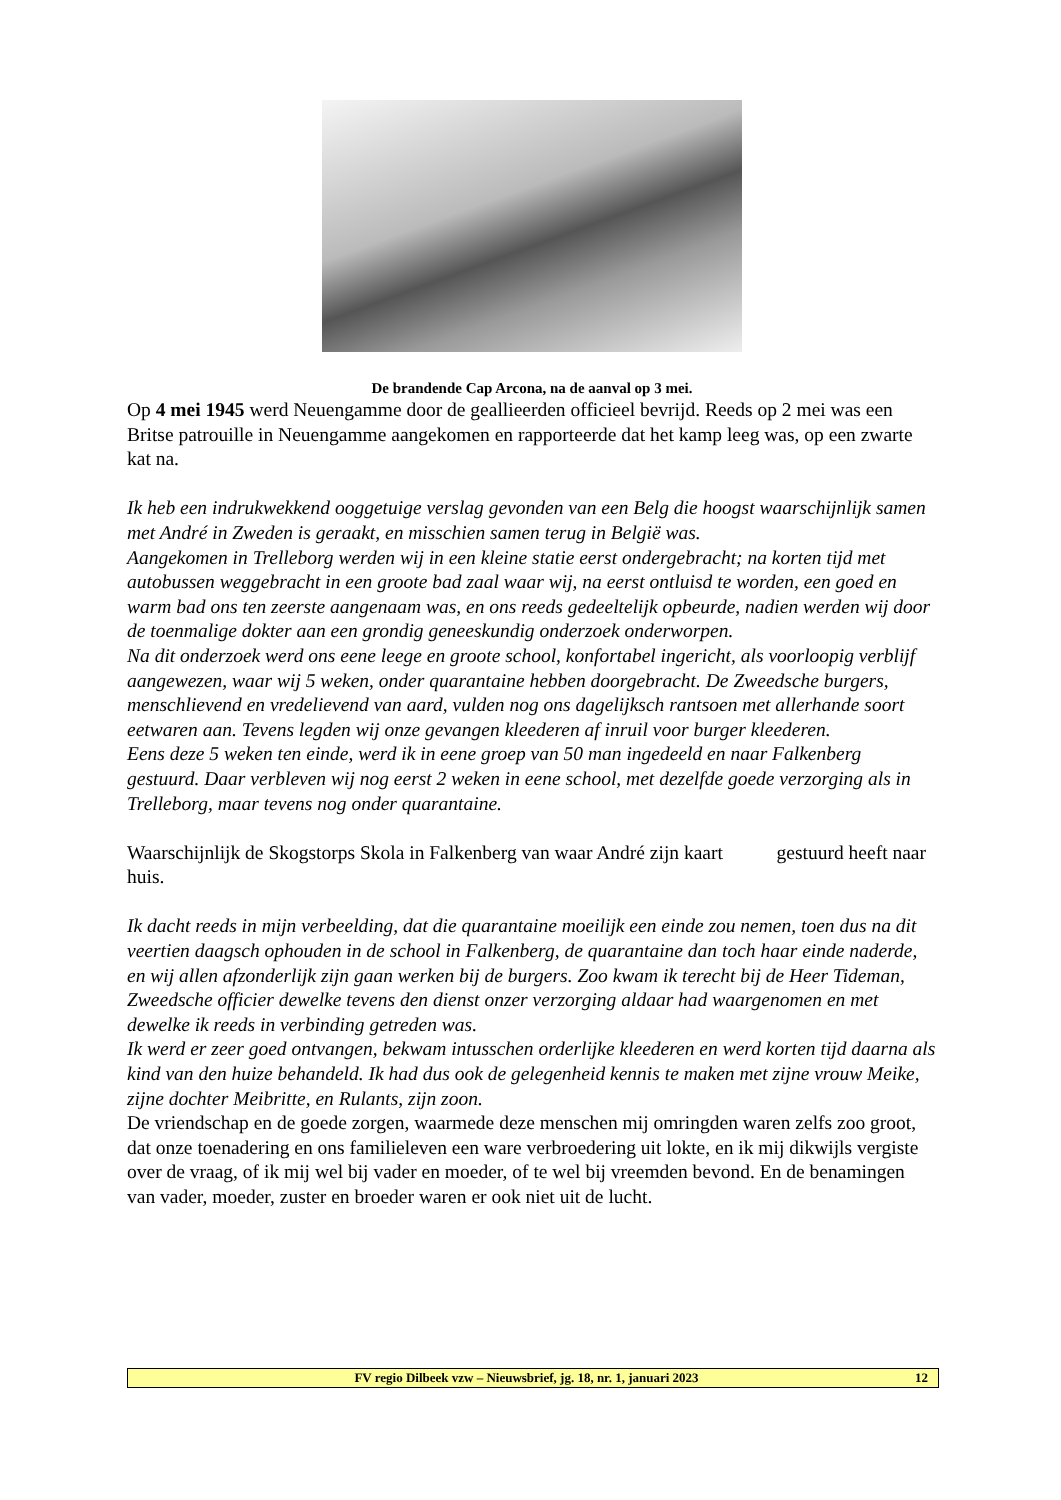De brandende Cap Arcona, na de aanval op 3 mei.
Op 4 mei 1945 werd Neuengamme door de geallieerden officieel bevrijd. Reeds op 2 mei was een Britse patrouille in Neuengamme aangekomen en rapporteerde dat het kamp leeg was, op een zwarte kat na.
Ik heb een indrukwekkend ooggetuige verslag gevonden van een Belg die hoogst waarschijnlijk samen met André in Zweden is geraakt, en misschien samen terug in België was.
Aangekomen in Trelleborg werden wij in een kleine statie eerst ondergebracht; na korten tijd met autobussen weggebracht in een groote bad zaal waar wij, na eerst ontluisd te worden, een goed en warm bad ons ten zeerste aangenaam was, en ons reeds gedeeltelijk opbeurde, nadien werden wij door de toenmalige dokter aan een grondig geneeskundig onderzoek onderworpen.
Na dit onderzoek werd ons eene leege en groote school, konfortabel ingericht, als voorloopig verblijf aangewezen, waar wij 5 weken, onder quarantaine hebben doorgebracht. De Zweedsche burgers, menschlievend en vredelievend van aard, vulden nog ons dagelijksch rantsoen met allerhande soort eetwaren aan. Tevens legden wij onze gevangen kleederen af inruil voor burger kleederen.
Eens deze 5 weken ten einde, werd ik in eene groep van 50 man ingedeeld en naar Falkenberg gestuurd. Daar verbleven wij nog eerst 2 weken in eene school, met dezelfde goede verzorging als in Trelleborg, maar tevens nog onder quarantaine.
Waarschijnlijk de Skogstorps Skola in Falkenberg van waar André zijn kaart gestuurd heeft naar huis.
Ik dacht reeds in mijn verbeelding, dat die quarantaine moeilijk een einde zou nemen, toen dus na dit veertien daagsch ophouden in de school in Falkenberg, de quarantaine dan toch haar einde naderde, en wij allen afzonderlijk zijn gaan werken bij de burgers. Zoo kwam ik terecht bij de Heer Tideman, Zweedsche officier dewelke tevens den dienst onzer verzorging aldaar had waargenomen en met dewelke ik reeds in verbinding getreden was.
Ik werd er zeer goed ontvangen, bekwam intusschen orderlijke kleederen en werd korten tijd daarna als kind van den huize behandeld. Ik had dus ook de gelegenheid kennis te maken met zijne vrouw Meike, zijne dochter Meibritte, en Rulants, zijn zoon.
De vriendschap en de goede zorgen, waarmede deze menschen mij omringden waren zelfs zoo groot, dat onze toenadering en ons familieleven een ware verbroedering uit lokte, en ik mij dikwijls vergiste over de vraag, of ik mij wel bij vader en moeder, of te wel bij vreemden bevond. En de benamingen van vader, moeder, zuster en broeder waren er ook niet uit de lucht.
FV regio Dilbeek vzw – Nieuwsbrief, jg. 18, nr. 1, januari 2023 12